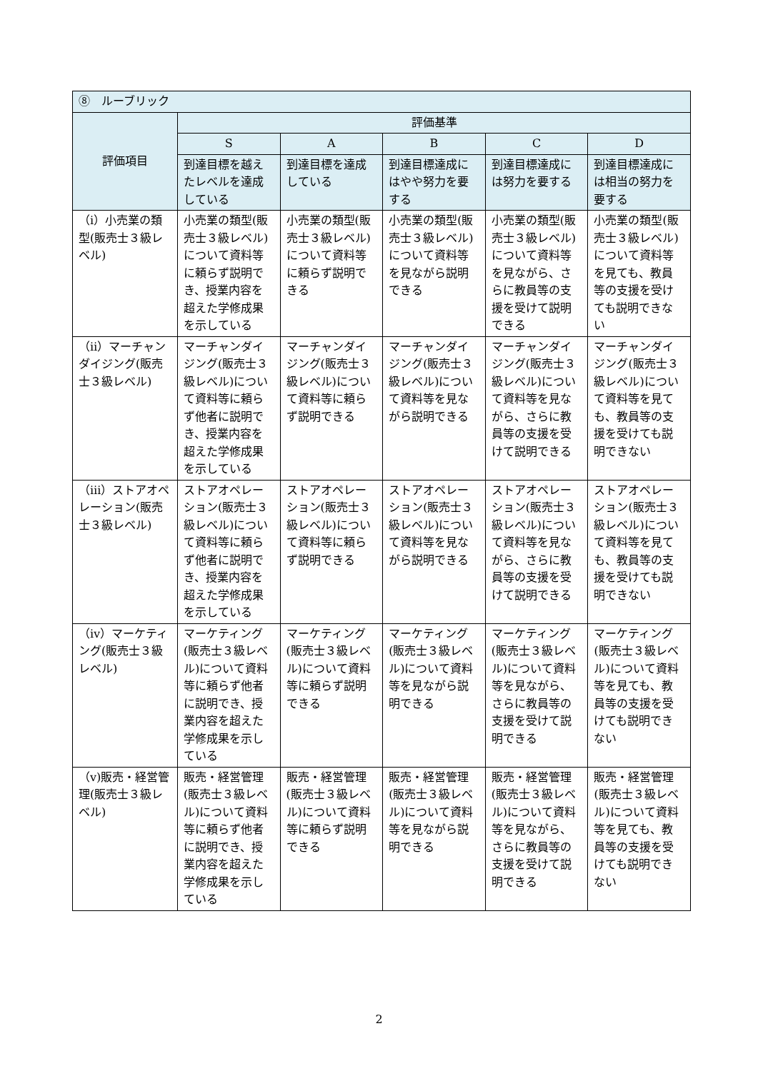| ⑧ ルーブリック | | | | | |
| --- | --- | --- | --- | --- | --- |
| 評価項目 | 評価基準 | | | | |
| | S | A | B | C | D |
| | 到達目標を越えたレベルを達成している | 到達目標を達成している | 到達目標達成にはやや努力を要する | 到達目標達成には努力を要する | 到達目標達成には相当の努力を要する |
| （ⅰ）小売業の類型(販売士３級レベル) | 小売業の類型(販売士３級レベル)について資料等に頼らず説明でき、授業内容を超えた学修成果を示している | 小売業の類型(販売士３級レベル)について資料等に頼らず説明できる | 小売業の類型(販売士３級レベル)について資料等を見ながら説明できる | 小売業の類型(販売士３級レベル)について資料等を見ながら、さらに教員等の支援を受けて説明できる | 小売業の類型(販売士３級レベル)について資料等を見ても、教員等の支援を受けても説明できない |
| （ⅱ）マーチャンダイジング(販売士３級レベル) | マーチャンダイジング(販売士３級レベル)について資料等に頼らず他者に説明でき、授業内容を超えた学修成果を示している | マーチャンダイジング(販売士３級レベル)について資料等に頼らず説明できる | マーチャンダイジング(販売士３級レベル)について資料等を見ながら説明できる | マーチャンダイジング(販売士３級レベル)について資料等を見ながら、さらに教員等の支援を受けて説明できる | マーチャンダイジング(販売士３級レベル)について資料等を見ても、教員等の支援を受けても説明できない |
| （ⅲ）ストアオペレーション(販売士３級レベル) | ストアオペレーション(販売士３級レベル)について資料等に頼らず他者に説明でき、授業内容を超えた学修成果を示している | ストアオペレーション(販売士３級レベル)について資料等に頼らず説明できる | ストアオペレーション(販売士３級レベル)について資料等を見ながら説明できる | ストアオペレーション(販売士３級レベル)について資料等を見ながら、さらに教員等の支援を受けて説明できる | ストアオペレーション(販売士３級レベル)について資料等を見ても、教員等の支援を受けても説明できない |
| （ⅳ）マーケティング(販売士３級レベル) | マーケティング(販売士３級レベル)について資料等に頼らず他者に説明でき、授業内容を超えた学修成果を示している | マーケティング(販売士３級レベル)について資料等に頼らず説明できる | マーケティング(販売士３級レベル)について資料等を見ながら説明できる | マーケティング(販売士３級レベル)について資料等を見ながら、さらに教員等の支援を受けて説明できる | マーケティング(販売士３級レベル)について資料等を見ても、教員等の支援を受けても説明できない |
| （ⅴ)販売・経営管理(販売士３級レベル) | 販売・経営管理(販売士３級レベル)について資料等に頼らず他者に説明でき、授業内容を超えた学修成果を示している | 販売・経営管理(販売士３級レベル)について資料等に頼らず説明できる | 販売・経営管理(販売士３級レベル)について資料等を見ながら説明できる | 販売・経営管理(販売士３級レベル)について資料等を見ながら、さらに教員等の支援を受けて説明できる | 販売・経営管理(販売士３級レベル)について資料等を見ても、教員等の支援を受けても説明できない |
2